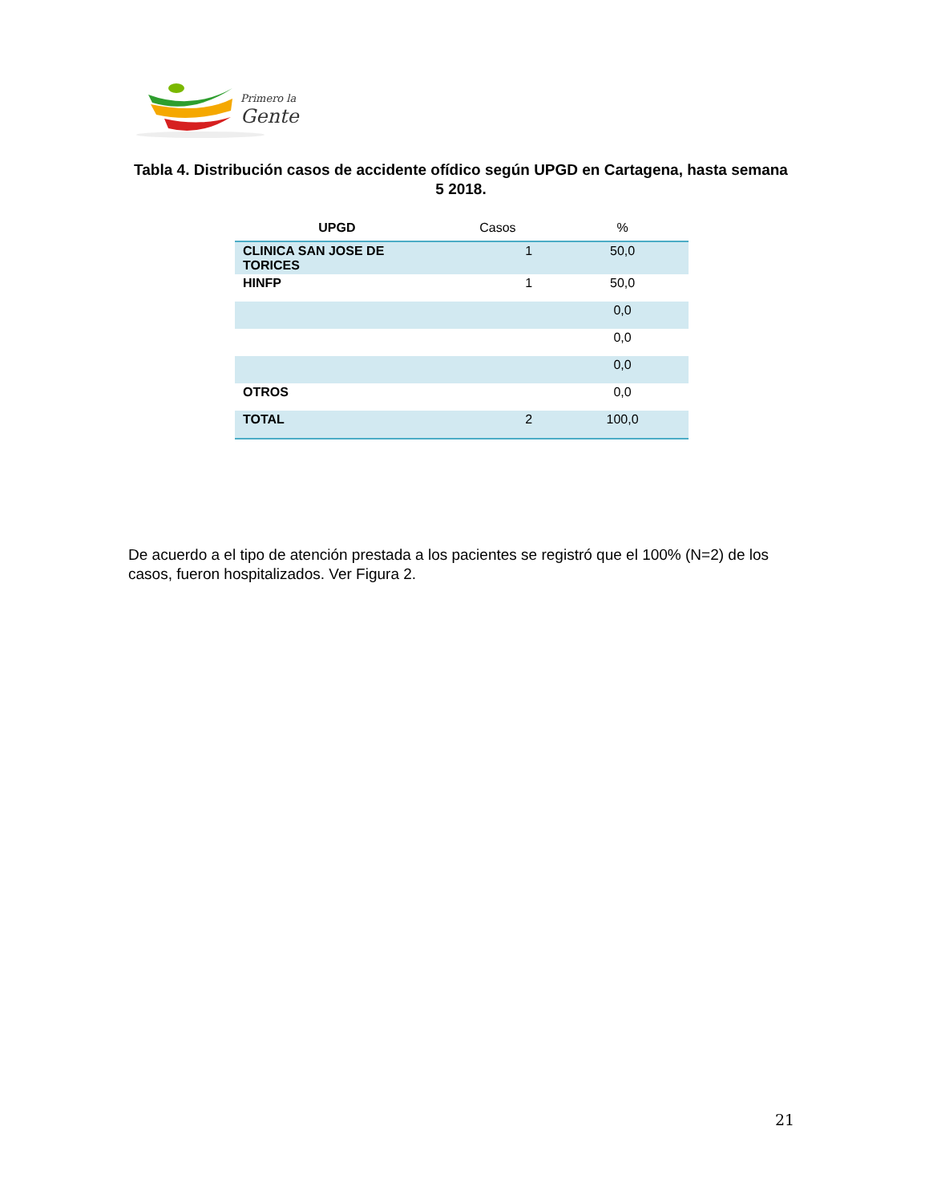Primero la
Gente
Tabla 4. Distribución casos de accidente ofídico según UPGD en Cartagena, hasta semana 5 2018.
| UPGD | Casos | % |
| --- | --- | --- |
| CLINICA SAN JOSE DE TORICES | 1 | 50,0 |
| HINFP | 1 | 50,0 |
| | | 0,0 |
| | | 0,0 |
| | | 0,0 |
| OTROS | | 0,0 |
| TOTAL | 2 | 100,0 |
De acuerdo a el tipo de atención prestada a los pacientes se registró que el 100% (N=2) de los casos, fueron hospitalizados. Ver Figura 2.
21